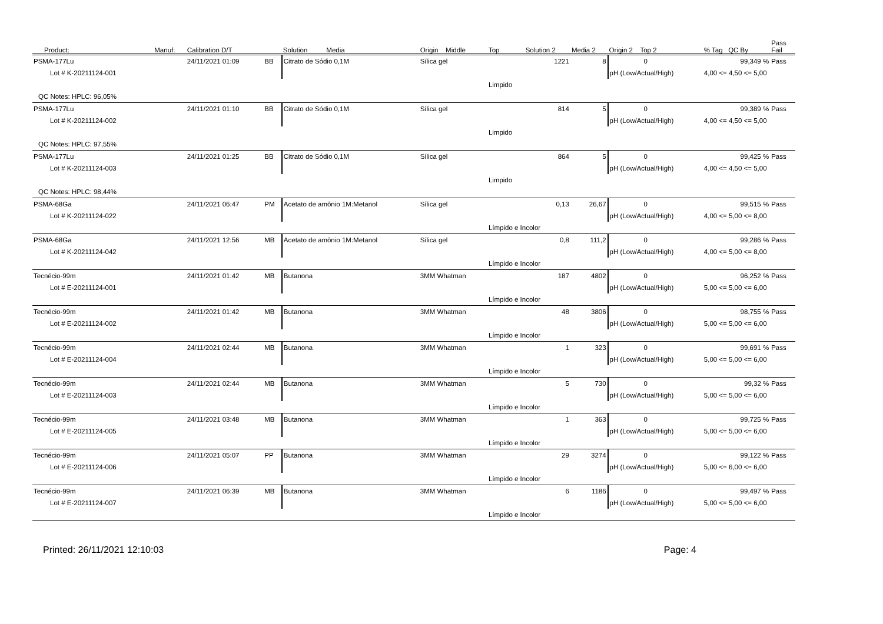| Product: | Manuf: | Calibration D/T | | Solution Media | Origin Middle | Top | Solution 2 | Media 2 | Origin 2 Top 2 | % Tag QC By | Pass Fail |
| --- | --- | --- | --- | --- | --- | --- | --- | --- | --- | --- | --- |
| PSMA-177Lu | | 24/11/2021 01:09 | BB | Citrato de Sódio 0,1M | Sílica gel | | 1221 | 8 | 0 | 99,349 % | Pass |
| Lot # K-20211124-001 | | | | | | | | | pH (Low/Actual/High) | 4,00 <= 4,50 <= 5,00 | |
| | | | | | | Limpido | | | | | |
| QC Notes: HPLC: 96,05% | | | | | | | | | | | |
| PSMA-177Lu | | 24/11/2021 01:10 | BB | Citrato de Sódio 0,1M | Sílica gel | | 814 | 5 | 0 | 99,389 % | Pass |
| Lot # K-20211124-002 | | | | | | | | | pH (Low/Actual/High) | 4,00 <= 4,50 <= 5,00 | |
| | | | | | | Limpido | | | | | |
| QC Notes: HPLC: 97,55% | | | | | | | | | | | |
| PSMA-177Lu | | 24/11/2021 01:25 | BB | Citrato de Sódio 0,1M | Sílica gel | | 864 | 5 | 0 | 99,425 % | Pass |
| Lot # K-20211124-003 | | | | | | | | | pH (Low/Actual/High) | 4,00 <= 4,50 <= 5,00 | |
| | | | | | | Limpido | | | | | |
| QC Notes: HPLC: 98,44% | | | | | | | | | | | |
| PSMA-68Ga | | 24/11/2021 06:47 | PM | Acetato de amônio 1M:Metanol | Sílica gel | | 0,13 | 26,67 | 0 | 99,515 % | Pass |
| Lot # K-20211124-022 | | | | | | | | | pH (Low/Actual/High) | 4,00 <= 5,00 <= 8,00 | |
| | | | | | | Límpido e Incolor | | | | | |
| PSMA-68Ga | | 24/11/2021 12:56 | MB | Acetato de amônio 1M:Metanol | Sílica gel | | 0,8 | 111,2 | 0 | 99,286 % | Pass |
| Lot # K-20211124-042 | | | | | | | | | pH (Low/Actual/High) | 4,00 <= 5,00 <= 8,00 | |
| | | | | | | Límpido e Incolor | | | | | |
| Tecnécio-99m | | 24/11/2021 01:42 | MB | Butanona | 3MM Whatman | | 187 | 4802 | 0 | 96,252 % | Pass |
| Lot # E-20211124-001 | | | | | | | | | pH (Low/Actual/High) | 5,00 <= 5,00 <= 6,00 | |
| | | | | | | Límpido e Incolor | | | | | |
| Tecnécio-99m | | 24/11/2021 01:42 | MB | Butanona | 3MM Whatman | | 48 | 3806 | 0 | 98,755 % | Pass |
| Lot # E-20211124-002 | | | | | | | | | pH (Low/Actual/High) | 5,00 <= 5,00 <= 6,00 | |
| | | | | | | Límpido e Incolor | | | | | |
| Tecnécio-99m | | 24/11/2021 02:44 | MB | Butanona | 3MM Whatman | | 1 | 323 | 0 | 99,691 % | Pass |
| Lot # E-20211124-004 | | | | | | | | | pH (Low/Actual/High) | 5,00 <= 5,00 <= 6,00 | |
| | | | | | | Límpido e Incolor | | | | | |
| Tecnécio-99m | | 24/11/2021 02:44 | MB | Butanona | 3MM Whatman | | 5 | 730 | 0 | 99,32 % | Pass |
| Lot # E-20211124-003 | | | | | | | | | pH (Low/Actual/High) | 5,00 <= 5,00 <= 6,00 | |
| | | | | | | Límpido e Incolor | | | | | |
| Tecnécio-99m | | 24/11/2021 03:48 | MB | Butanona | 3MM Whatman | | 1 | 363 | 0 | 99,725 % | Pass |
| Lot # E-20211124-005 | | | | | | | | | pH (Low/Actual/High) | 5,00 <= 5,00 <= 6,00 | |
| | | | | | | Límpido e Incolor | | | | | |
| Tecnécio-99m | | 24/11/2021 05:07 | PP | Butanona | 3MM Whatman | | 29 | 3274 | 0 | 99,122 % | Pass |
| Lot # E-20211124-006 | | | | | | | | | pH (Low/Actual/High) | 5,00 <= 6,00 <= 6,00 | |
| | | | | | | Límpido e Incolor | | | | | |
| Tecnécio-99m | | 24/11/2021 06:39 | MB | Butanona | 3MM Whatman | | 6 | 1186 | 0 | 99,497 % | Pass |
| Lot # E-20211124-007 | | | | | | | | | pH (Low/Actual/High) | 5,00 <= 5,00 <= 6,00 | |
| | | | | | | Límpido e Incolor | | | | | |
Printed: 26/11/2021 12:10:03 Page: 4